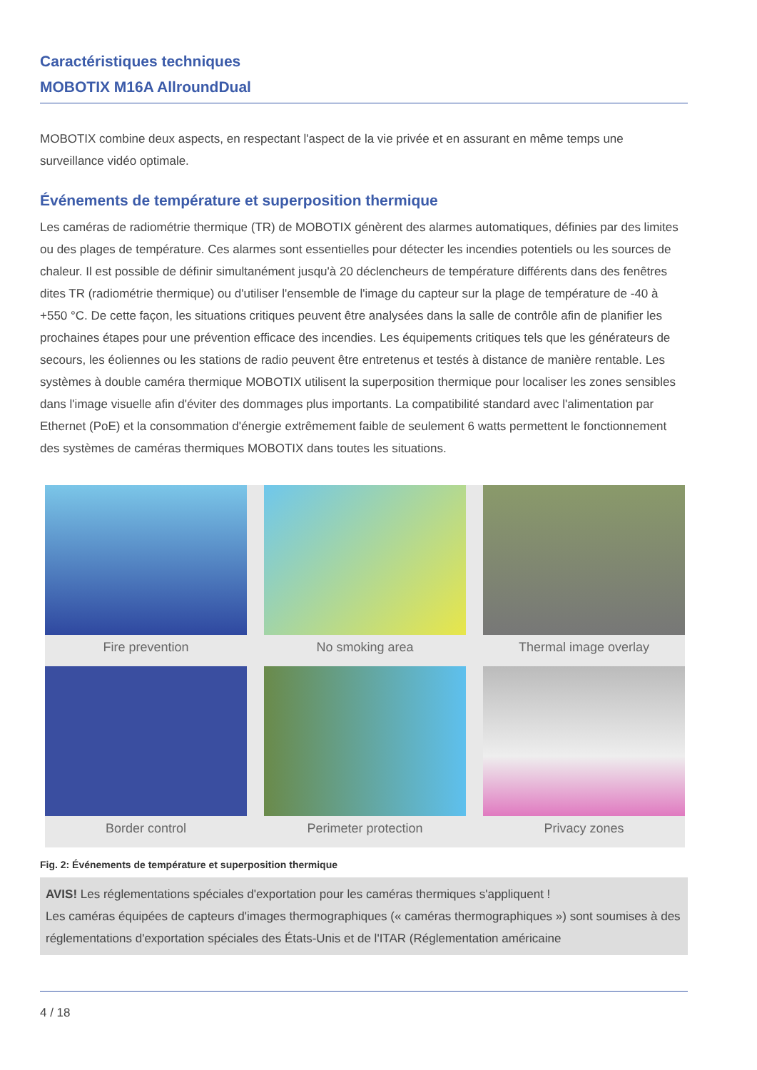Caractéristiques techniques
MOBOTIX M16A AllroundDual
MOBOTIX combine deux aspects, en respectant l'aspect de la vie privée et en assurant en même temps une surveillance vidéo optimale.
Événements de température et superposition thermique
Les caméras de radiométrie thermique (TR) de MOBOTIX génèrent des alarmes automatiques, définies par des limites ou des plages de température. Ces alarmes sont essentielles pour détecter les incendies potentiels ou les sources de chaleur. Il est possible de définir simultanément jusqu'à 20 déclencheurs de température différents dans des fenêtres dites TR (radiométrie thermique) ou d'utiliser l'ensemble de l'image du capteur sur la plage de température de -40 à +550 °C. De cette façon, les situations critiques peuvent être analysées dans la salle de contrôle afin de planifier les prochaines étapes pour une prévention efficace des incendies. Les équipements critiques tels que les générateurs de secours, les éoliennes ou les stations de radio peuvent être entretenus et testés à distance de manière rentable. Les systèmes à double caméra thermique MOBOTIX utilisent la superposition thermique pour localiser les zones sensibles dans l'image visuelle afin d'éviter des dommages plus importants. La compatibilité standard avec l'alimentation par Ethernet (PoE) et la consommation d'énergie extrêmement faible de seulement 6 watts permettent le fonctionnement des systèmes de caméras thermiques MOBOTIX dans toutes les situations.
Fire prevention
No smoking area
Thermal image overlay
Border control
Perimeter protection
Privacy zones
Fig. 2: Événements de température et superposition thermique
AVIS! Les réglementations spéciales d'exportation pour les caméras thermiques s'appliquent !
Les caméras équipées de capteurs d'images thermographiques (« caméras thermographiques ») sont soumises à des réglementations d'exportation spéciales des États-Unis et de l'ITAR (Réglementation américaine
4 / 18